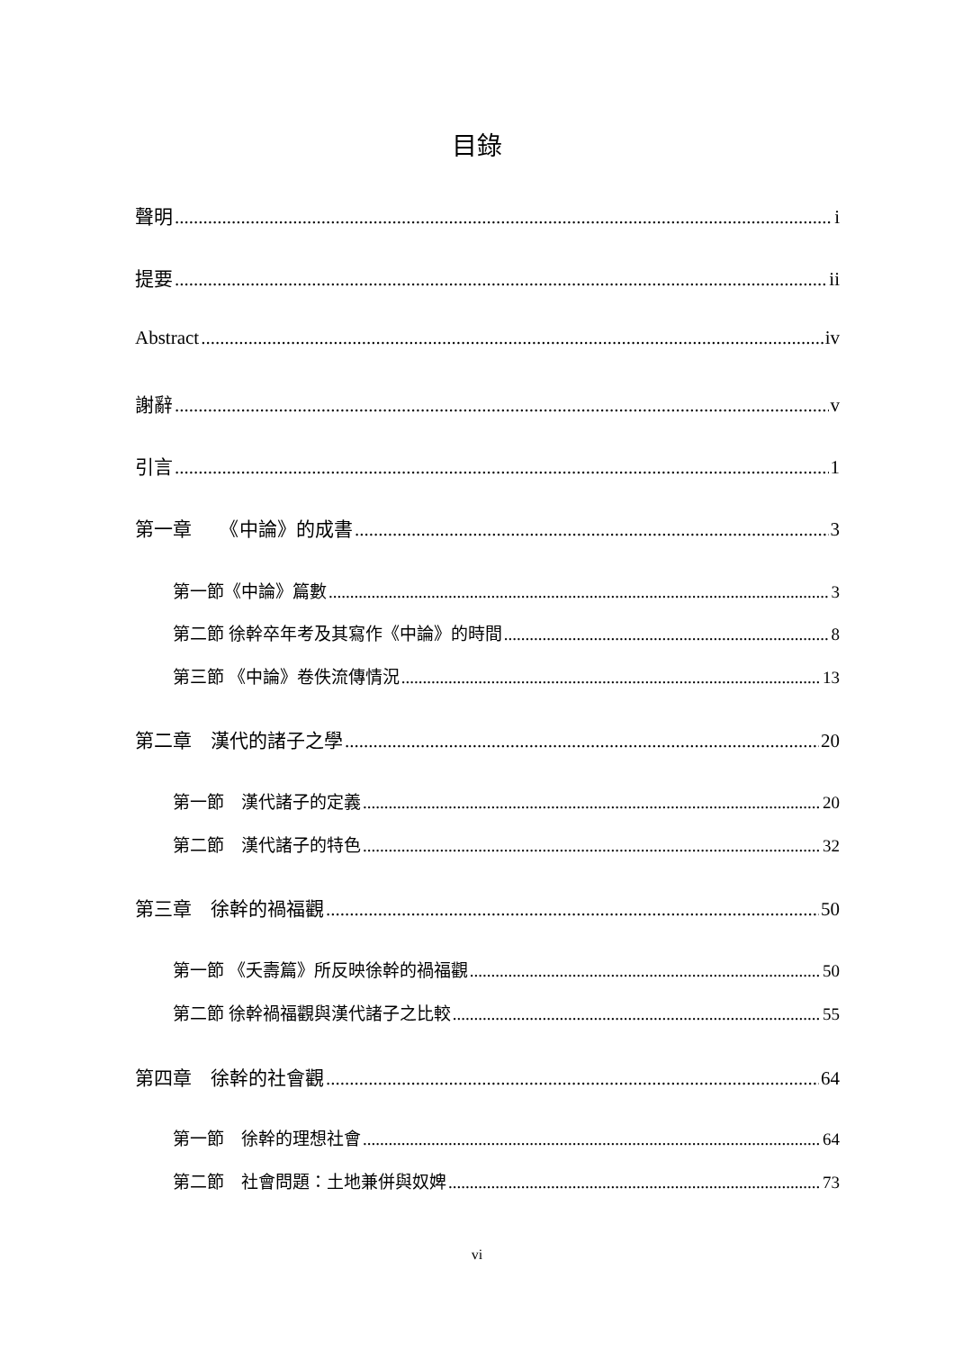目錄
聲明 i
提要 ii
Abstract iv
謝辭 v
引言 1
第一章　　《中論》的成書 3
第一節《中論》篇數 3
第二節 徐幹卒年考及其寫作《中論》的時間 8
第三節 《中論》卷佚流傳情況 13
第二章　漢代的諸子之學 20
第一節　漢代諸子的定義 20
第二節　漢代諸子的特色 32
第三章　徐幹的禍福觀 50
第一節 《夭壽篇》所反映徐幹的禍福觀 50
第二節 徐幹禍福觀與漢代諸子之比較 55
第四章　徐幹的社會觀 64
第一節　徐幹的理想社會 64
第二節　社會問題：土地兼併與奴婢 73
vi